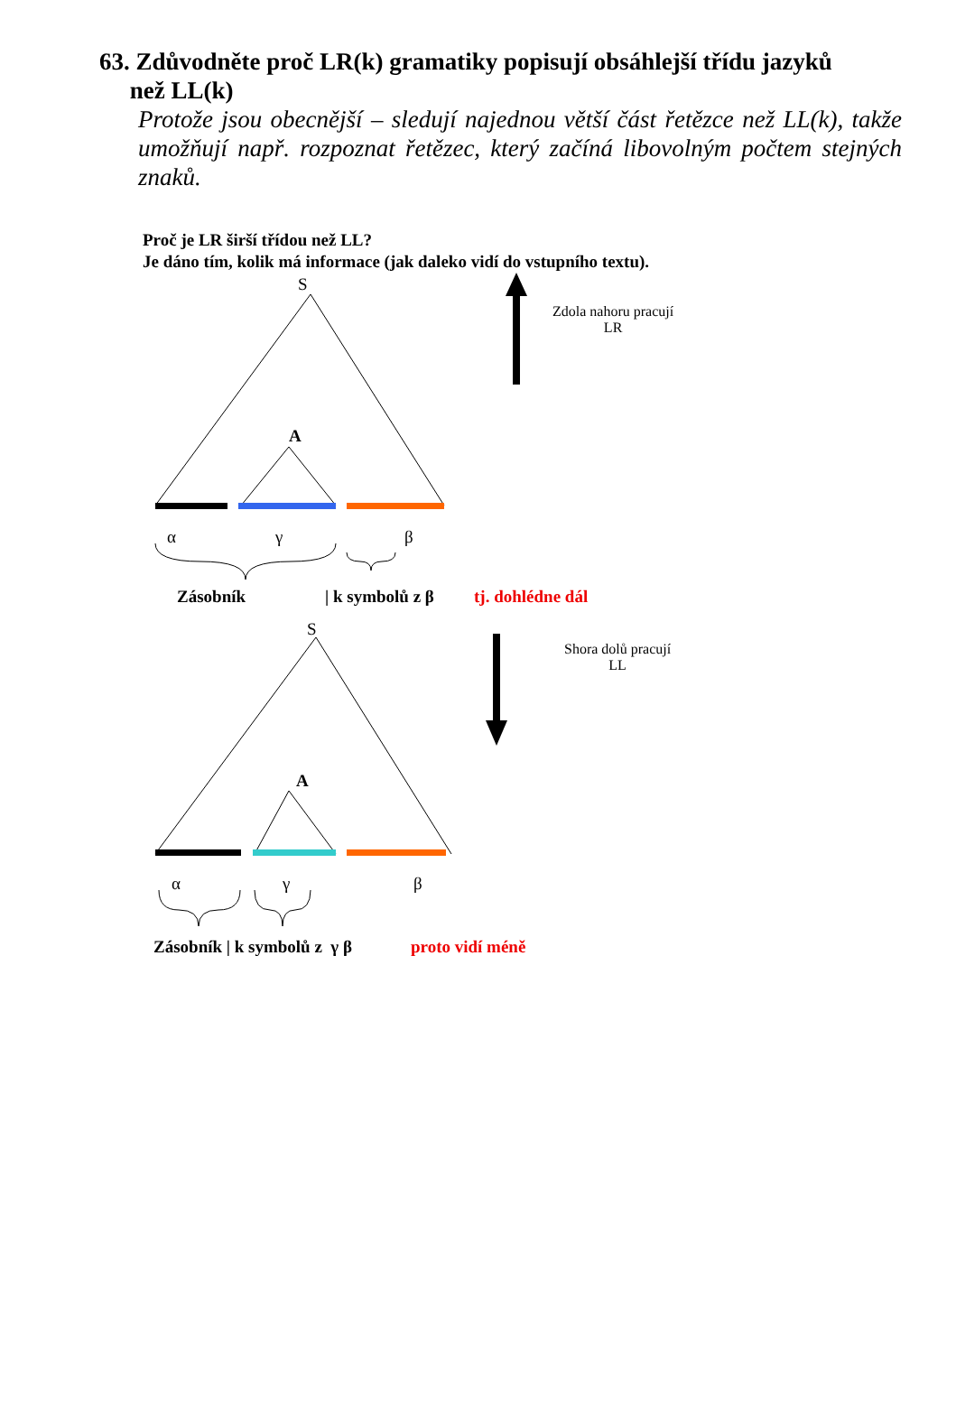63. Zdůvodněte proč LR(k) gramatiky popisují obsáhlejší třídu jazyků
než LL(k)
Protože jsou obecnější – sledují najednou větší část řetězce než LL(k), takže umožňují např. rozpoznat řetězec, který začíná libovolným počtem stejných znaků.
Proč je LR širší třídou než LL?
Je dáno tím, kolik má informace (jak daleko vidí do vstupního textu).
S
A
Zdola nahoru pracují
LR
α γ β
Zásobník | k symbolů z β tj. dohlédne dál
S
A
Shora dolů pracují
LL
α γ β
Zásobník | k symbolů z γ β proto vidí méně